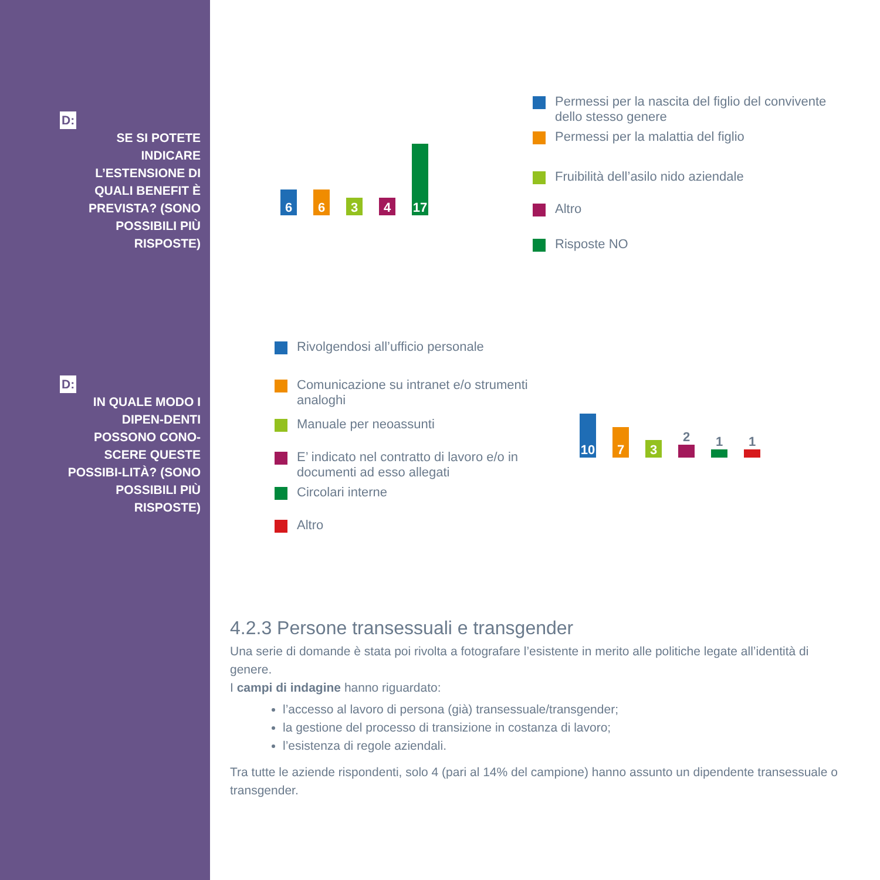D:
SE SI POTETE INDICARE L’ESTENSIONE DI QUALI BENEFIT È PREVISTA? (SONO POSSIBILI PIÙ RISPOSTE)
D:
IN QUALE MODO I DIPEN-DENTI POSSONO CONO-SCERE QUESTE POSSIBI-LITÀ? (SONO POSSIBILI PIÙ RISPOSTE)
6
6
3
4
17
Permessi per la nascita del figlio del convivente dello stesso genere
Permessi per la malattia del figlio
Fruibilità dell’asilo nido aziendale
Altro
Risposte NO
Rivolgendosi all’ufficio personale
Comunicazione su intranet e/o strumenti analoghi
Manuale per neoassunti
E’ indicato nel contratto di lavoro e/o in documenti ad esso allegati
Circolari interne
Altro
10
7
3
2
1
1
4.2.3 Persone transessuali e transgender
Una serie di domande è stata poi rivolta a fotografare l’esistente in merito alle politiche legate all’identità di genere.
I campi di indagine hanno riguardato:
l’accesso al lavoro di persona (già) transessuale/transgender;
la gestione del processo di transizione in costanza di lavoro;
l’esistenza di regole aziendali.
Tra tutte le aziende rispondenti, solo 4 (pari al 14% del campione) hanno assunto un dipendente transessuale o transgender.